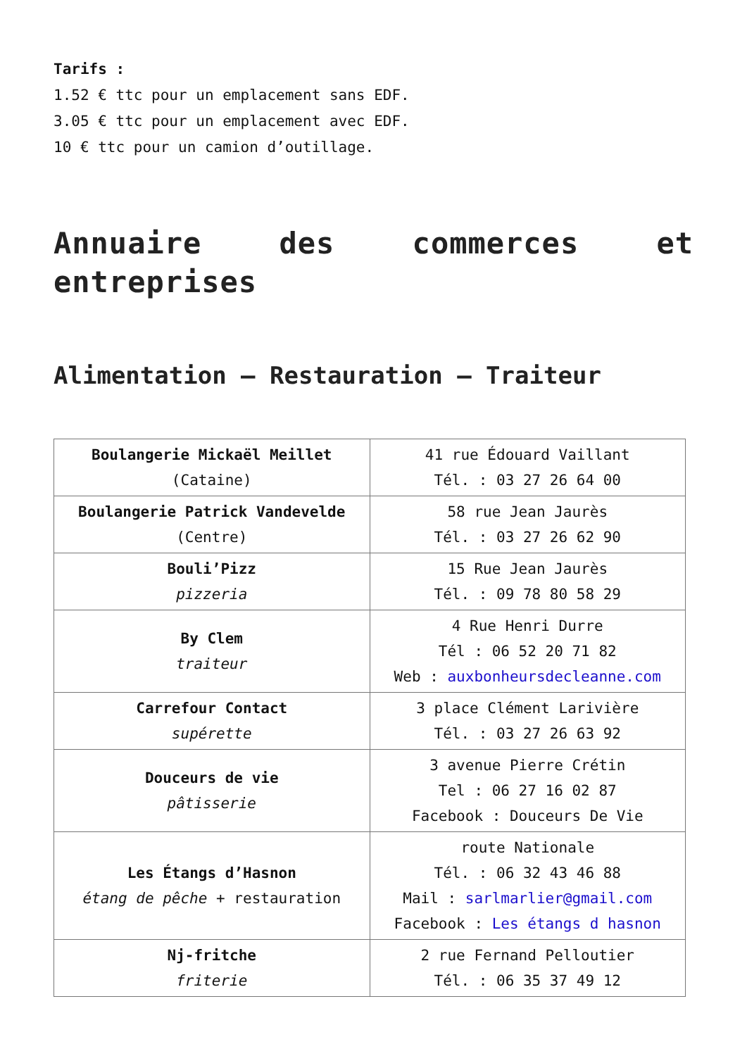Tarifs :
1.52 € ttc pour un emplacement sans EDF.
3.05 € ttc pour un emplacement avec EDF.
10 € ttc pour un camion d’outillage.
Annuaire des commerces et entreprises
Alimentation – Restauration – Traiteur
| Boulangerie Mickaël Meillet (Cataine) | 41 rue Édouard Vaillant Tél. : 03 27 26 64 00 |
| Boulangerie Patrick Vandevelde (Centre) | 58 rue Jean Jaurès Tél. : 03 27 26 62 90 |
| Bouli’Pizz pizzeria | 15 Rue Jean Jaurès Tél. : 09 78 80 58 29 |
| By Clem traiteur | 4 Rue Henri Durre Tél : 06 52 20 71 82 Web : auxbonheursdecleanne.com |
| Carrefour Contact supérette | 3 place Clément Larivière Tél. : 03 27 26 63 92 |
| Douceurs de vie pâtisserie | 3 avenue Pierre Crétin Tel : 06 27 16 02 87 Facebook : Douceurs De Vie |
| Les Étangs d’Hasnon étang de pêche + restauration | route Nationale Tél. : 06 32 43 46 88 Mail : sarlmarlier@gmail.com Facebook : Les étangs d hasnon |
| Nj-fritche friterie | 2 rue Fernand Pelloutier Tél. : 06 35 37 49 12 |